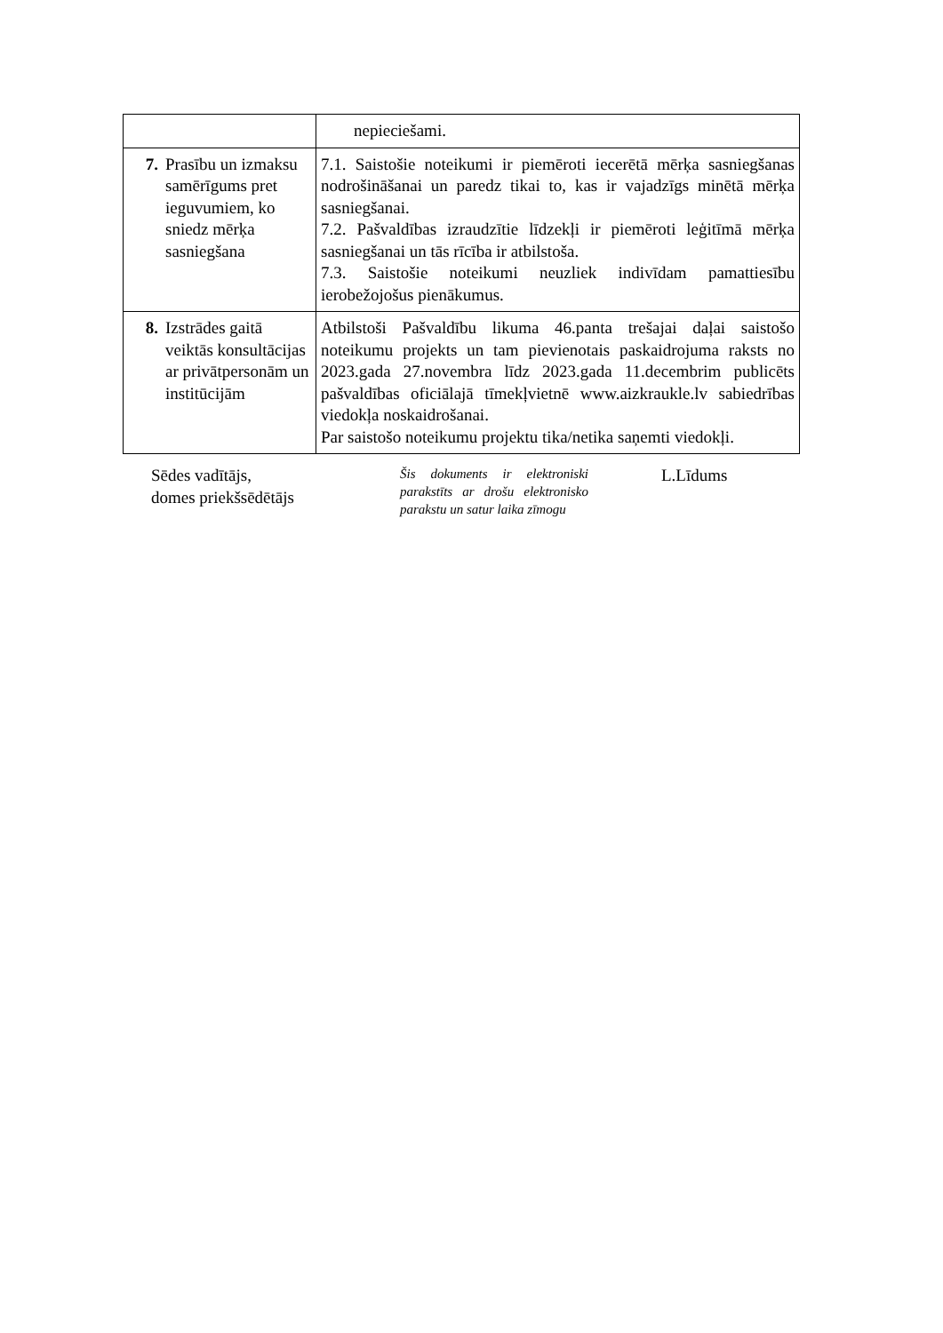| | nepieciešami. |
| 7. Prasību un izmaksu samērīgums pret ieguvumiem, ko sniedz mērķa sasniegšana | 7.1. Saistošie noteikumi ir piemēroti iecerētā mērķa sasniegšanas nodrošināšanai un paredz tikai to, kas ir vajadzīgs minētā mērķa sasniegšanai. 7.2. Pašvaldības izraudzītie līdzekļi ir piemēroti leģitīmā mērķa sasniegšanai un tās rīcība ir atbilstoša. 7.3. Saistošie noteikumi neuzliek indivīdam pamattiesību ierobežojošus pienākumus. |
| 8. Izstrādes gaitā veiktās konsultācijas ar privātpersonām un institūcijām | Atbilstoši Pašvaldību likuma 46.panta trešajai daļai saistošo noteikumu projekts un tam pievienotais paskaidrojuma raksts no 2023.gada 27.novembra līdz 2023.gada 11.decembrim publicēts pašvaldības oficiālajā tīmekļvietnē www.aizkraukle.lv sabiedrības viedokļa noskaidrošanai. Par saistošo noteikumu projektu tika/netika saņemti viedokļi. |
Sēdes vadītājs,
domes priekšsēdētājs
Šis dokuments ir elektroniski parakstīts ar drošu elektronisko parakstu un satur laika zīmogu
L.Līdums